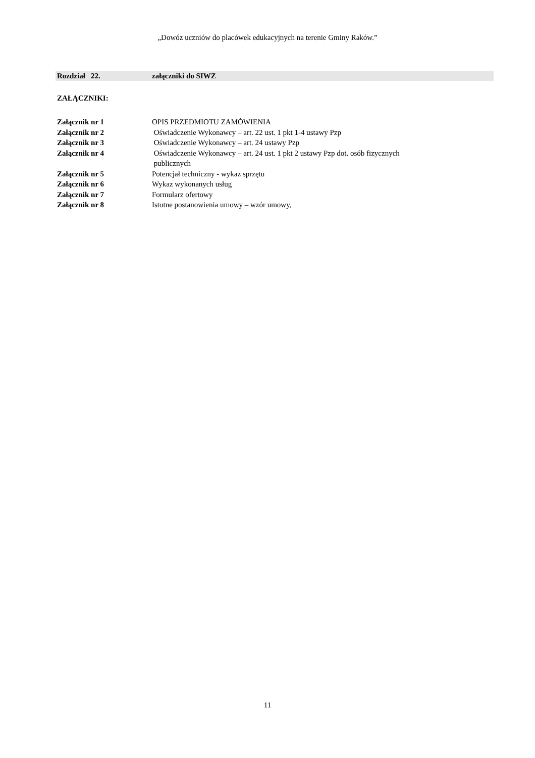„Dowóz uczniów do placówek edukacyjnych na terenie Gminy Raków.”
Rozdział 22. załączniki do SIWZ
ZAŁĄCZNIKI:
| Załącznik nr 1 | OPIS PRZEDMIOTU ZAMÓWIENIA |
| Załącznik nr 2 | Oświadczenie Wykonawcy – art. 22 ust. 1 pkt 1-4 ustawy Pzp |
| Załącznik nr 3 | Oświadczenie Wykonawcy – art. 24 ustawy Pzp |
| Załącznik nr 4 | Oświadczenie Wykonawcy – art. 24 ust. 1 pkt 2 ustawy Pzp dot. osób fizycznych publicznych |
| Załącznik nr 5 | Potencjał techniczny - wykaz sprzętu |
| Załącznik nr 6 | Wykaz wykonanych usług |
| Załącznik nr 7 | Formularz ofertowy |
| Załącznik nr 8 | Istotne postanowienia umowy – wzór umowy, |
11